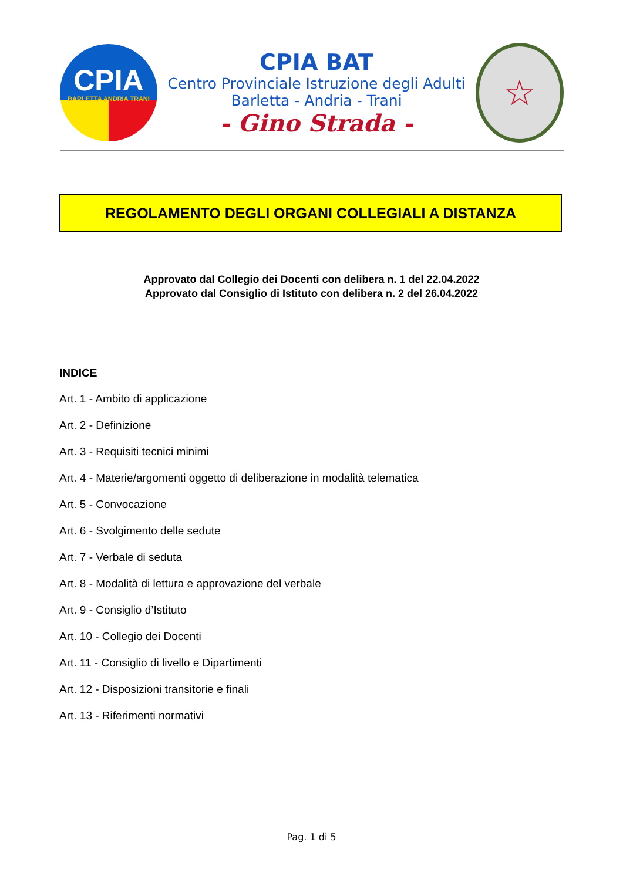CPIA
BARLETTA ANDRIA TRANI
CPIA BAT
Centro Provinciale Istruzione degli Adulti
Barletta - Andria - Trani
- Gino Strada -
☆
REGOLAMENTO DEGLI ORGANI COLLEGIALI A DISTANZA
Approvato dal Collegio dei Docenti con delibera n. 1 del 22.04.2022
Approvato dal Consiglio di Istituto con delibera n. 2 del 26.04.2022
INDICE
Art. 1 - Ambito di applicazione
Art. 2 - Definizione
Art. 3 - Requisiti tecnici minimi
Art. 4 - Materie/argomenti oggetto di deliberazione in modalità telematica
Art. 5 - Convocazione
Art. 6 - Svolgimento delle sedute
Art. 7 - Verbale di seduta
Art. 8 - Modalità di lettura e approvazione del verbale
Art. 9 - Consiglio d’Istituto
Art. 10 - Collegio dei Docenti
Art. 11 - Consiglio di livello e Dipartimenti
Art. 12 - Disposizioni transitorie e finali
Art. 13 - Riferimenti normativi
Pag. 1 di 5